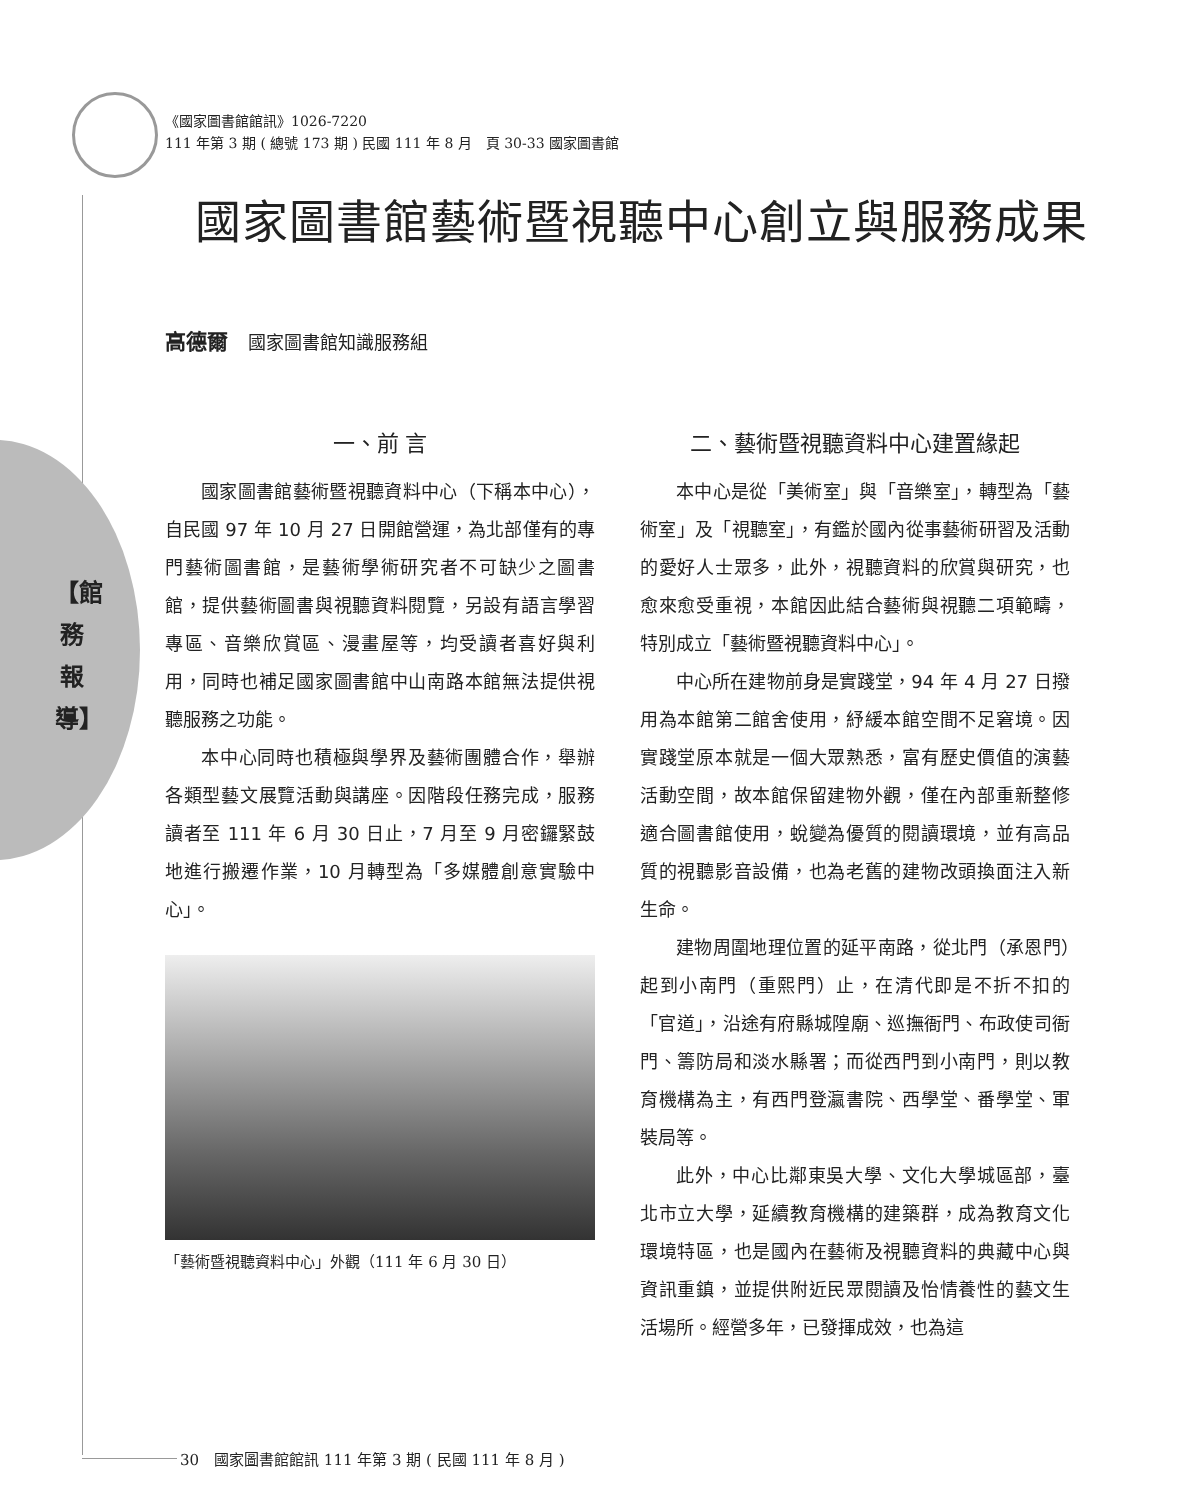《國家圖書館館訊》1026-7220
111 年第 3 期 ( 總號 173 期 ) 民國 111 年 8 月　頁 30-33 國家圖書館
國家圖書館藝術暨視聽中心創立與服務成果
高德爾 國家圖書館知識服務組
【館務報導】
一、前 言
國家圖書館藝術暨視聽資料中心（下稱本中心），自民國 97 年 10 月 27 日開館營運，為北部僅有的專門藝術圖書館，是藝術學術研究者不可缺少之圖書館，提供藝術圖書與視聽資料閱覽，另設有語言學習專區、音樂欣賞區、漫畫屋等，均受讀者喜好與利用，同時也補足國家圖書館中山南路本館無法提供視聽服務之功能。
本中心同時也積極與學界及藝術團體合作，舉辦各類型藝文展覽活動與講座。因階段任務完成，服務讀者至 111 年 6 月 30 日止，7 月至 9 月密鑼緊鼓地進行搬遷作業，10 月轉型為「多媒體創意實驗中心」。
「藝術暨視聽資料中心」外觀（111 年 6 月 30 日）
二、藝術暨視聽資料中心建置緣起
本中心是從「美術室」與「音樂室」，轉型為「藝術室」及「視聽室」，有鑑於國內從事藝術研習及活動的愛好人士眾多，此外，視聽資料的欣賞與研究，也愈來愈受重視，本館因此結合藝術與視聽二項範疇，特別成立「藝術暨視聽資料中心」。
中心所在建物前身是實踐堂，94 年 4 月 27 日撥用為本館第二館舍使用，紓緩本館空間不足窘境。因實踐堂原本就是一個大眾熟悉，富有歷史價值的演藝活動空間，故本館保留建物外觀，僅在內部重新整修適合圖書館使用，蛻變為優質的閱讀環境，並有高品質的視聽影音設備，也為老舊的建物改頭換面注入新生命。
建物周圍地理位置的延平南路，從北門（承恩門）起到小南門（重熙門）止，在清代即是不折不扣的「官道」，沿途有府縣城隍廟、巡撫衙門、布政使司衙門、籌防局和淡水縣署；而從西門到小南門，則以教育機構為主，有西門登瀛書院、西學堂、番學堂、軍裝局等。
此外，中心比鄰東吳大學、文化大學城區部，臺北市立大學，延續教育機構的建築群，成為教育文化環境特區，也是國內在藝術及視聽資料的典藏中心與資訊重鎮，並提供附近民眾閱讀及怡情養性的藝文生活場所。經營多年，已發揮成效，也為這
30　國家圖書館館訊 111 年第 3 期 ( 民國 111 年 8 月 )